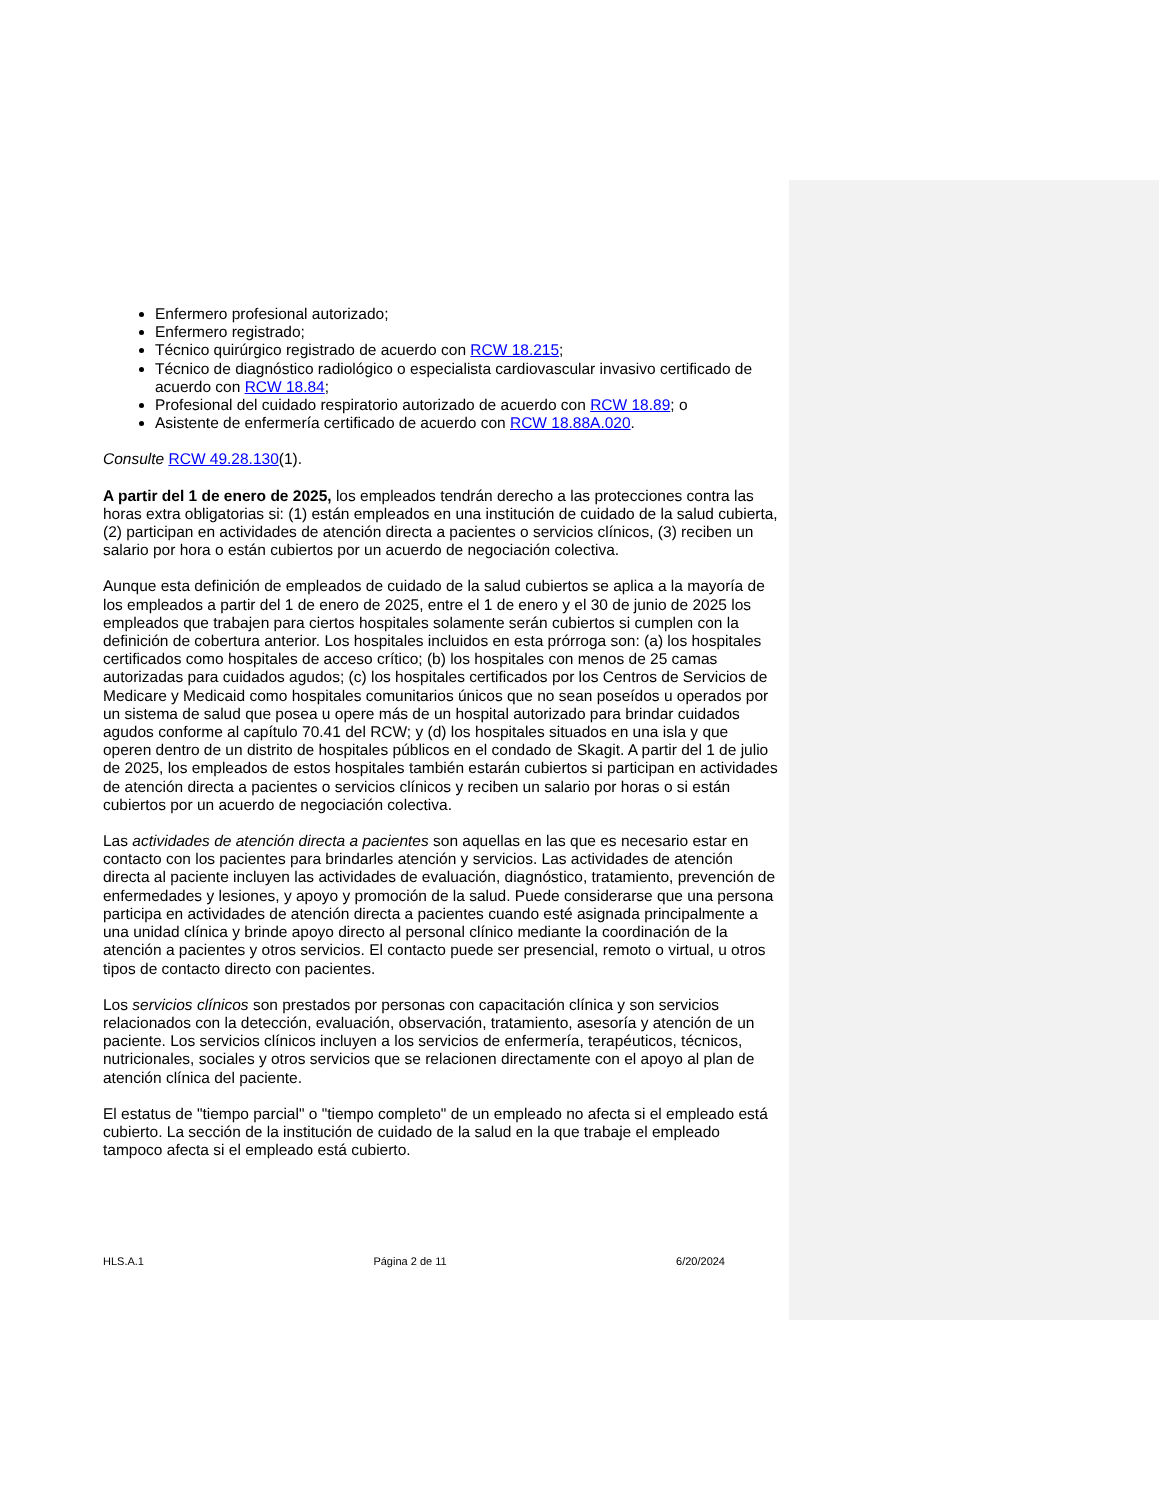Enfermero profesional autorizado;
Enfermero registrado;
Técnico quirúrgico registrado de acuerdo con RCW 18.215;
Técnico de diagnóstico radiológico o especialista cardiovascular invasivo certificado de acuerdo con RCW 18.84;
Profesional del cuidado respiratorio autorizado de acuerdo con RCW 18.89; o
Asistente de enfermería certificado de acuerdo con RCW 18.88A.020.
Consulte RCW 49.28.130(1).
A partir del 1 de enero de 2025, los empleados tendrán derecho a las protecciones contra las horas extra obligatorias si: (1) están empleados en una institución de cuidado de la salud cubierta, (2) participan en actividades de atención directa a pacientes o servicios clínicos, (3) reciben un salario por hora o están cubiertos por un acuerdo de negociación colectiva.
Aunque esta definición de empleados de cuidado de la salud cubiertos se aplica a la mayoría de los empleados a partir del 1 de enero de 2025, entre el 1 de enero y el 30 de junio de 2025 los empleados que trabajen para ciertos hospitales solamente serán cubiertos si cumplen con la definición de cobertura anterior. Los hospitales incluidos en esta prórroga son: (a) los hospitales certificados como hospitales de acceso crítico; (b) los hospitales con menos de 25 camas autorizadas para cuidados agudos; (c) los hospitales certificados por los Centros de Servicios de Medicare y Medicaid como hospitales comunitarios únicos que no sean poseídos u operados por un sistema de salud que posea u opere más de un hospital autorizado para brindar cuidados agudos conforme al capítulo 70.41 del RCW; y (d) los hospitales situados en una isla y que operen dentro de un distrito de hospitales públicos en el condado de Skagit. A partir del 1 de julio de 2025, los empleados de estos hospitales también estarán cubiertos si participan en actividades de atención directa a pacientes o servicios clínicos y reciben un salario por horas o si están cubiertos por un acuerdo de negociación colectiva.
Las actividades de atención directa a pacientes son aquellas en las que es necesario estar en contacto con los pacientes para brindarles atención y servicios. Las actividades de atención directa al paciente incluyen las actividades de evaluación, diagnóstico, tratamiento, prevención de enfermedades y lesiones, y apoyo y promoción de la salud. Puede considerarse que una persona participa en actividades de atención directa a pacientes cuando esté asignada principalmente a una unidad clínica y brinde apoyo directo al personal clínico mediante la coordinación de la atención a pacientes y otros servicios. El contacto puede ser presencial, remoto o virtual, u otros tipos de contacto directo con pacientes.
Los servicios clínicos son prestados por personas con capacitación clínica y son servicios relacionados con la detección, evaluación, observación, tratamiento, asesoría y atención de un paciente. Los servicios clínicos incluyen a los servicios de enfermería, terapéuticos, técnicos, nutricionales, sociales y otros servicios que se relacionen directamente con el apoyo al plan de atención clínica del paciente.
El estatus de "tiempo parcial" o "tiempo completo" de un empleado no afecta si el empleado está cubierto. La sección de la institución de cuidado de la salud en la que trabaje el empleado tampoco afecta si el empleado está cubierto.
HLS.A.1 Página 2 de 11 6/20/2024